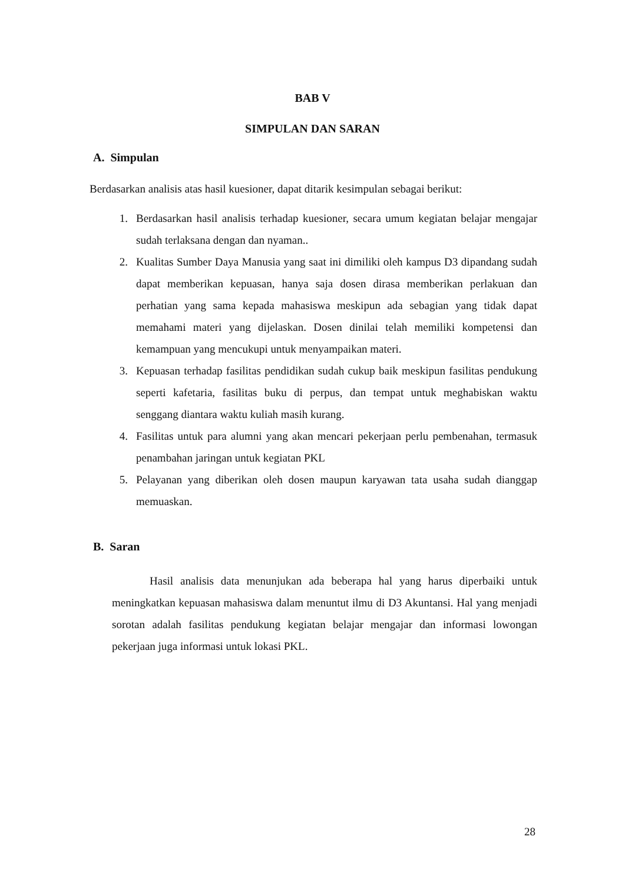BAB V
SIMPULAN DAN SARAN
A. Simpulan
Berdasarkan analisis atas hasil kuesioner, dapat ditarik kesimpulan sebagai berikut:
1. Berdasarkan hasil analisis terhadap kuesioner, secara umum kegiatan belajar mengajar sudah terlaksana dengan dan nyaman..
2. Kualitas Sumber Daya Manusia yang saat ini dimiliki oleh kampus D3 dipandang sudah dapat memberikan kepuasan, hanya saja dosen dirasa memberikan perlakuan dan perhatian yang sama kepada mahasiswa meskipun ada sebagian yang tidak dapat memahami materi yang dijelaskan. Dosen dinilai telah memiliki kompetensi dan kemampuan yang mencukupi untuk menyampaikan materi.
3. Kepuasan terhadap fasilitas pendidikan sudah cukup baik meskipun fasilitas pendukung seperti kafetaria, fasilitas buku di perpus, dan tempat untuk meghabiskan waktu senggang diantara waktu kuliah masih kurang.
4. Fasilitas untuk para alumni yang akan mencari pekerjaan perlu pembenahan, termasuk penambahan jaringan untuk kegiatan PKL
5. Pelayanan yang diberikan oleh dosen maupun karyawan tata usaha sudah dianggap memuaskan.
B. Saran
Hasil analisis data menunjukan ada beberapa hal yang harus diperbaiki untuk meningkatkan kepuasan mahasiswa dalam menuntut ilmu di D3 Akuntansi. Hal yang menjadi sorotan adalah fasilitas pendukung kegiatan belajar mengajar dan informasi lowongan pekerjaan juga informasi untuk lokasi PKL.
28